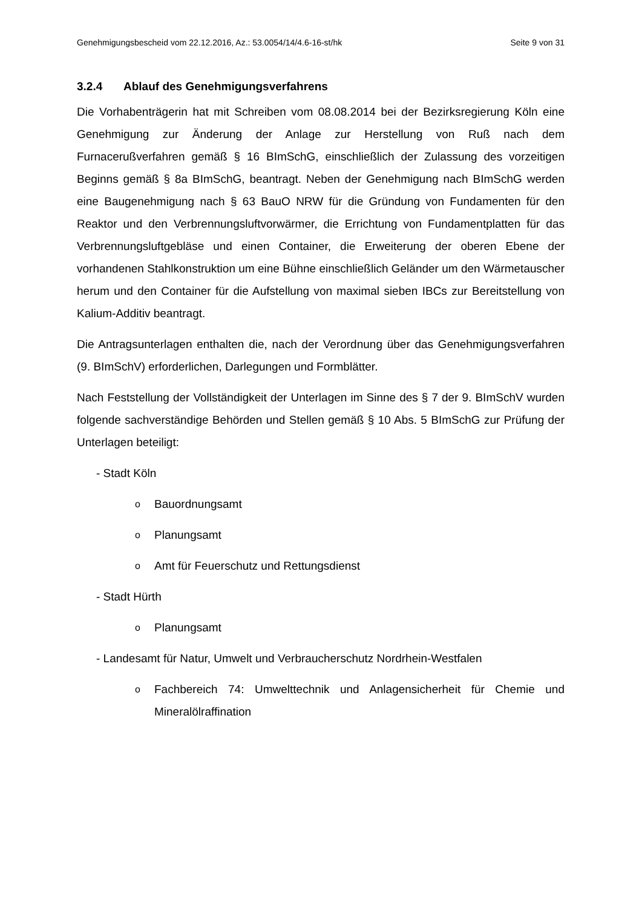Genehmigungsbescheid vom 22.12.2016, Az.: 53.0054/14/4.6-16-st/hk Seite 9 von 31
3.2.4 Ablauf des Genehmigungsverfahrens
Die Vorhabenträgerin hat mit Schreiben vom 08.08.2014 bei der Bezirksregierung Köln eine Genehmigung zur Änderung der Anlage zur Herstellung von Ruß nach dem Furnacerußverfahren gemäß § 16 BImSchG, einschließlich der Zulassung des vorzeitigen Beginns gemäß § 8a BImSchG, beantragt. Neben der Genehmigung nach BImSchG werden eine Baugenehmigung nach § 63 BauO NRW für die Gründung von Fundamenten für den Reaktor und den Verbrennungsluftvorwärmer, die Errichtung von Fundamentplatten für das Verbrennungsluftgebläse und einen Container, die Erweiterung der oberen Ebene der vorhandenen Stahlkonstruktion um eine Bühne einschließlich Geländer um den Wärmetauscher herum und den Container für die Aufstellung von maximal sieben IBCs zur Bereitstellung von Kalium-Additiv beantragt.
Die Antragsunterlagen enthalten die, nach der Verordnung über das Genehmigungsverfahren (9. BImSchV) erforderlichen, Darlegungen und Formblätter.
Nach Feststellung der Vollständigkeit der Unterlagen im Sinne des § 7 der 9. BImSchV wurden folgende sachverständige Behörden und Stellen gemäß § 10 Abs. 5 BImSchG zur Prüfung der Unterlagen beteiligt:
- Stadt Köln
o Bauordnungsamt
o Planungsamt
o Amt für Feuerschutz und Rettungsdienst
- Stadt Hürth
o Planungsamt
- Landesamt für Natur, Umwelt und Verbraucherschutz Nordrhein-Westfalen
o Fachbereich 74: Umwelttechnik und Anlagensicherheit für Chemie und Mineralölraffination